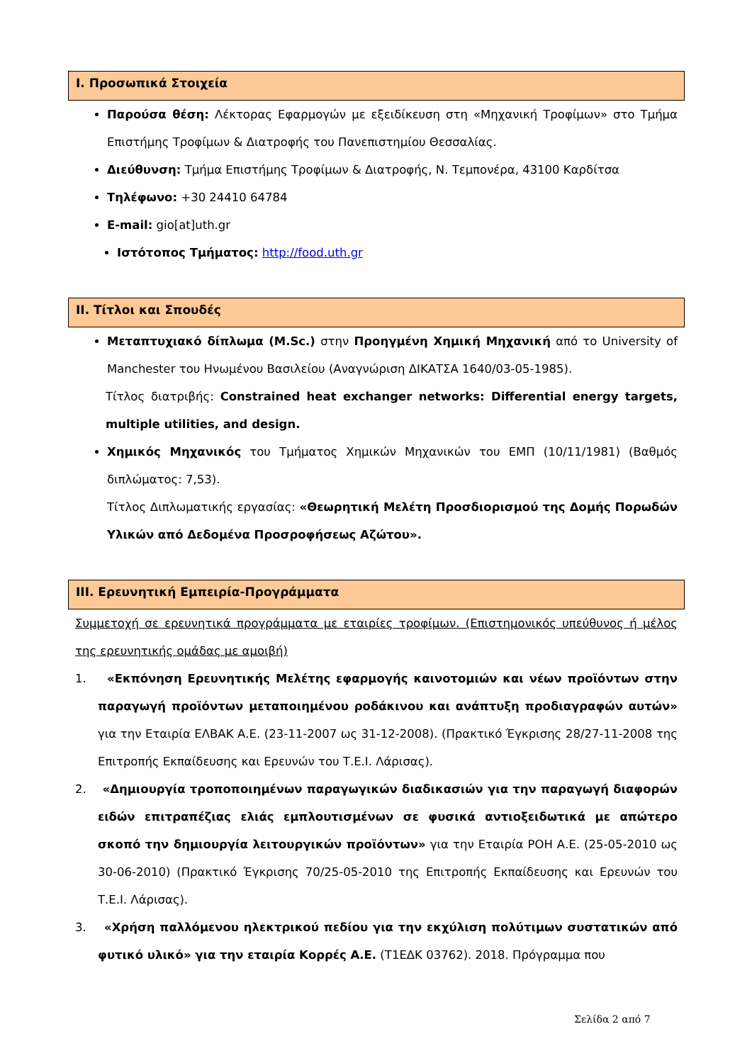I. Προσωπικά Στοιχεία
Παρούσα θέση: Λέκτορας Εφαρμογών με εξειδίκευση στη «Μηχανική Τροφίμων» στο Τμήμα Επιστήμης Τροφίμων & Διατροφής του Πανεπιστημίου Θεσσαλίας.
Διεύθυνση: Τμήμα Επιστήμης Τροφίμων & Διατροφής, Ν. Τεμπονέρα, 43100 Καρδίτσα
Τηλέφωνο: +30 24410 64784
E-mail: gio[at]uth.gr
Ιστότοπος Τμήματος: http://food.uth.gr
II. Τίτλοι και Σπουδές
Μεταπτυχιακό δίπλωμα (M.Sc.) στην Προηγμένη Χημική Μηχανική από το University of Manchester του Ηνωμένου Βασιλείου (Αναγνώριση ΔΙΚΑΤΣΑ 1640/03-05-1985).
Τίτλος διατριβής: Constrained heat exchanger networks: Differential energy targets, multiple utilities, and design.
Χημικός Μηχανικός του Τμήματος Χημικών Μηχανικών του ΕΜΠ (10/11/1981) (Βαθμός διπλώματος: 7,53).
Τίτλος Διπλωματικής εργασίας: «Θεωρητική Μελέτη Προσδιορισμού της Δομής Πορωδών Υλικών από Δεδομένα Προσροφήσεως Αζώτου».
III. Ερευνητική Εμπειρία-Προγράμματα
Συμμετοχή σε ερευνητικά προγράμματα με εταιρίες τροφίμων. (Επιστημονικός υπεύθυνος ή μέλος της ερευνητικής ομάδας με αμοιβή)
1. «Εκπόνηση Ερευνητικής Μελέτης εφαρμογής καινοτομιών και νέων προϊόντων στην παραγωγή προϊόντων μεταποιημένου ροδάκινου και ανάπτυξη προδιαγραφών αυτών» για την Εταιρία ΕΛΒΑΚ Α.Ε. (23-11-2007 ως 31-12-2008). (Πρακτικό Έγκρισης 28/27-11-2008 της Επιτροπής Εκπαίδευσης και Ερευνών του Τ.Ε.Ι. Λάρισας).
2. «Δημιουργία τροποποιημένων παραγωγικών διαδικασιών για την παραγωγή διαφορών ειδών επιτραπέζιας ελιάς εμπλουτισμένων σε φυσικά αντιοξειδωτικά με απώτερο σκοπό την δημιουργία λειτουργικών προϊόντων» για την Εταιρία ΡΟΗ Α.Ε. (25-05-2010 ως 30-06-2010) (Πρακτικό Έγκρισης 70/25-05-2010 της Επιτροπής Εκπαίδευσης και Ερευνών του Τ.Ε.Ι. Λάρισας).
3. «Χρήση παλλόμενου ηλεκτρικού πεδίου για την εκχύλιση πολύτιμων συστατικών από φυτικό υλικό» για την εταιρία Κορρές Α.Ε. (Τ1ΕΔΚ 03762). 2018. Πρόγραμμα που
Σελίδα 2 από 7